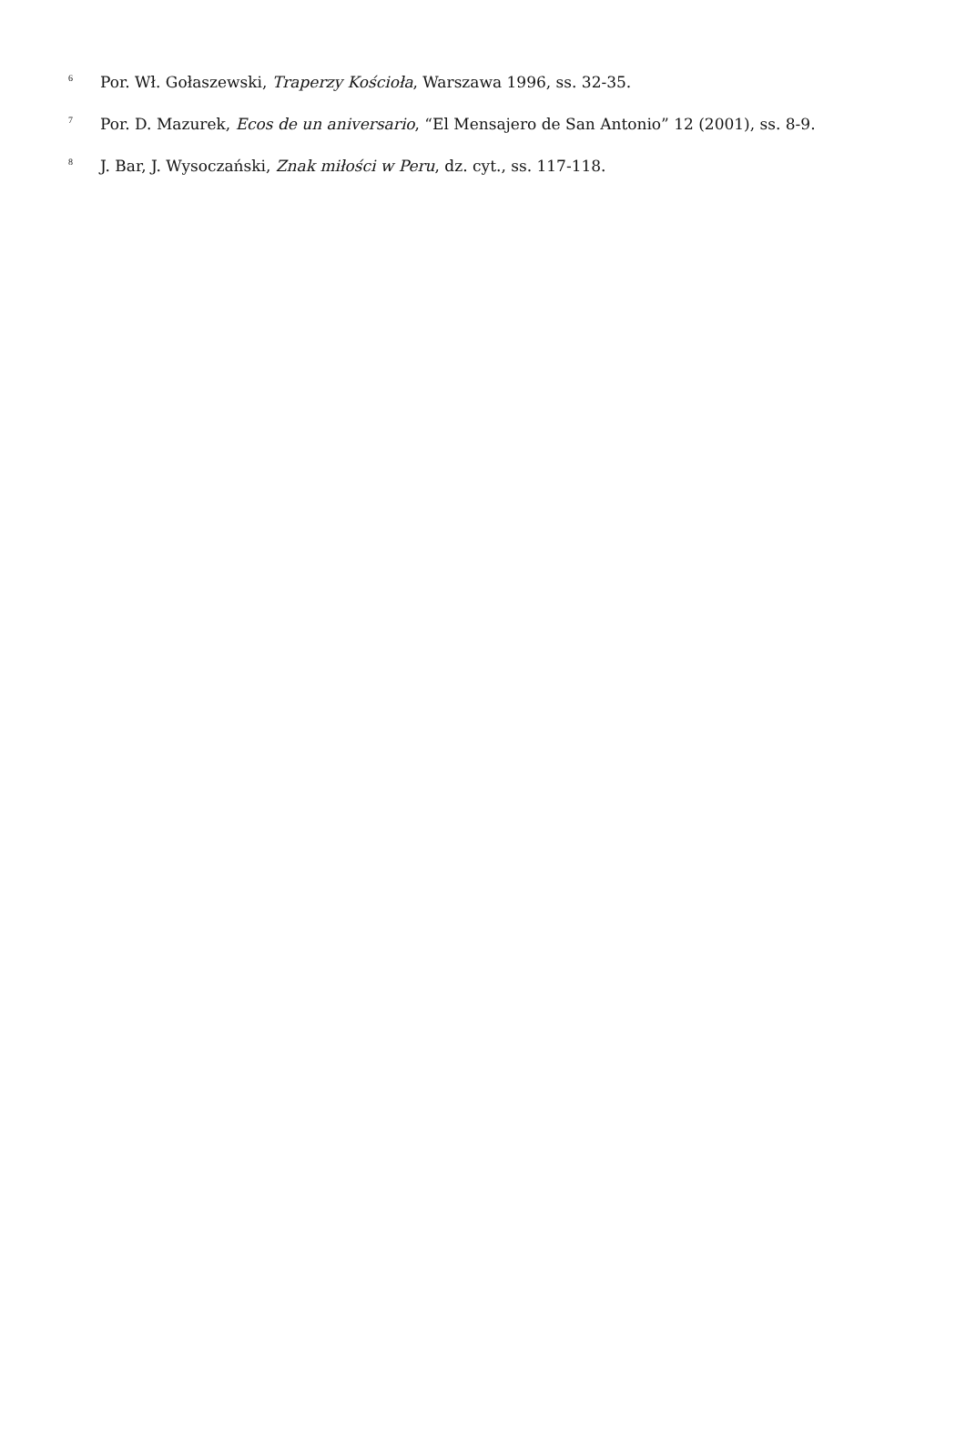<sup>6</sup> Por. Wł. Gołaszewski, Traperzy Kościoła, Warszawa 1996, ss. 32-35.
<sup>7</sup> Por. D. Mazurek, Ecos de un aniversario, “El Mensajero de San Antonio” 12 (2001), ss. 8-9.
<sup>8</sup> J. Bar, J. Wysoczański, Znak miłości w Peru, dz. cyt., ss. 117-118.